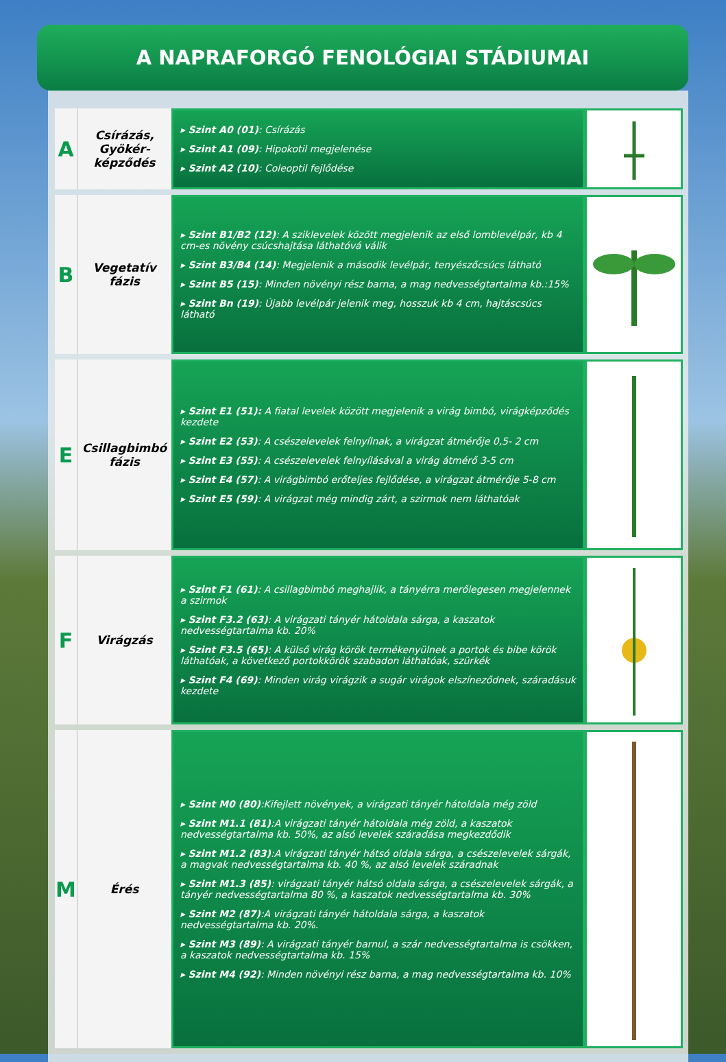A NAPRAFORGÓ FENOLÓGIAI STÁDIUMAI
| A | Csírázás, Gyökér-képződés | ▸ Szint A0 (01) : Csírázás ▸ Szint A1 (09) : Hipokotil megjelenése ▸ Szint A2 (10) : Coleoptil fejlődése | |
| B | Vegetatív fázis | ▸ Szint B1/B2 (12) : A sziklevelek között megjelenik az első lomblevélpár, kb 4 cm-es növény csúcshajtása láthatóvá válik ▸ Szint B3/B4 (14) : Megjelenik a második levélpár, tenyészőcsúcs látható ▸ Szint B5 (15) : Minden növényi rész barna, a mag nedvességtartalma kb.:15% ▸ Szint Bn (19) : Újabb levélpár jelenik meg, hosszuk kb 4 cm, hajtáscsúcs látható | |
| E | Csillagbimbó fázis | ▸ Szint E1 (51): A fiatal levelek között megjelenik a virág bimbó, virágképződés kezdete ▸ Szint E2 (53) : A csészelevelek felnyílnak, a virágzat átmérője 0,5- 2 cm ▸ Szint E3 (55) : A csészelevelek felnyílásával a virág átmérő 3-5 cm ▸ Szint E4 (57) : A virágbimbó erőteljes fejlődése, a virágzat átmérője 5-8 cm ▸ Szint E5 (59) : A virágzat még mindig zárt, a szirmok nem láthatóak | |
| F | Virágzás | ▸ Szint F1 (61) : A csillagbimbó meghajlik, a tányérra merőlegesen megjelennek a szirmok ▸ Szint F3.2 (63) : A virágzati tányér hátoldala sárga, a kaszatok nedvességtartalma kb. 20% ▸ Szint F3.5 (65) : A külső virág körök termékenyülnek a portok és bibe körök láthatóak, a következő portokkörök szabadon láthatóak, szürkék ▸ Szint F4 (69) : Minden virág virágzik a sugár virágok elszíneződnek, száradásuk kezdete | |
| M | Érés | ▸ Szint M0 (80) :Kifejlett növények, a virágzati tányér hátoldala még zöld ▸ Szint M1.1 (81) :A virágzati tányér hátoldala még zöld, a kaszatok nedvességtartalma kb. 50%, az alsó levelek száradása megkezdődik ▸ Szint M1.2 (83) :A virágzati tányér hátsó oldala sárga, a csészelevelek sárgák, a magvak nedvességtartalma kb. 40 %, az alsó levelek száradnak ▸ Szint M1.3 (85) : virágzati tányér hátsó oldala sárga, a csészelevelek sárgák, a tányér nedvességtartalma 80 %, a kaszatok nedvességtartalma kb. 30% ▸ Szint M2 (87) :A virágzati tányér hátoldala sárga, a kaszatok nedvességtartalma kb. 20%. ▸ Szint M3 (89) : A virágzati tányér barnul, a szár nedvességtartalma is csökken, a kaszatok nedvességtartalma kb. 15% ▸ Szint M4 (92) : Minden növényi rész barna, a mag nedvességtartalma kb. 10% | |